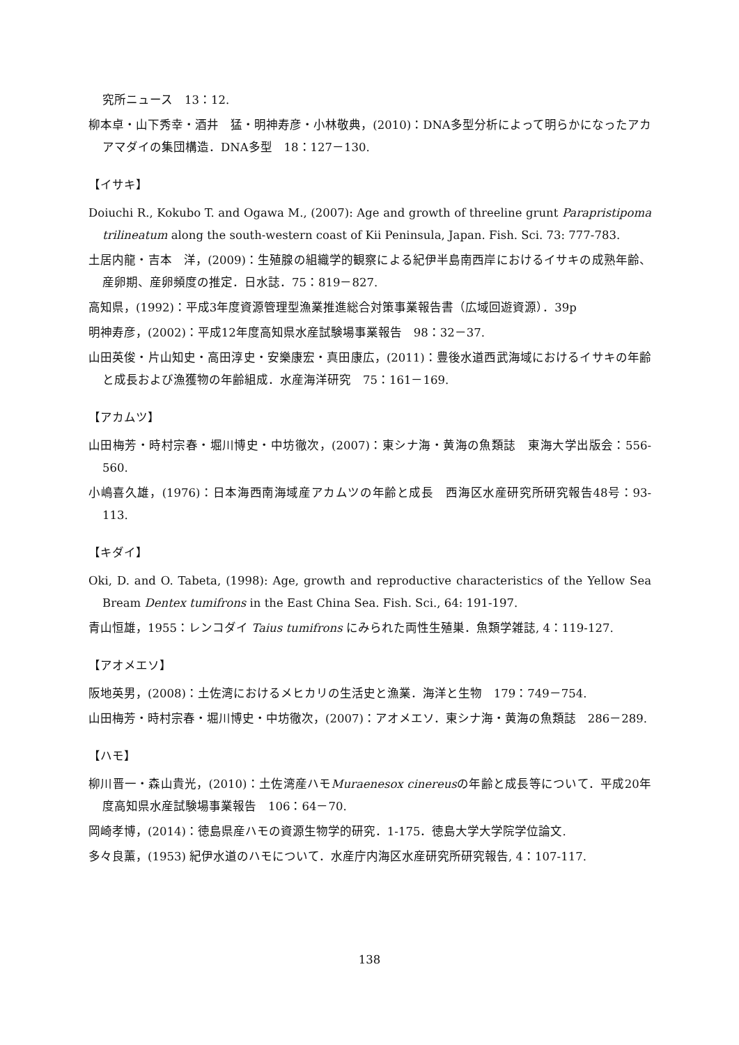究所ニュース　13：12.
柳本卓・山下秀幸・酒井　猛・明神寿彦・小林敬典，(2010)：DNA多型分析によって明らかになったアカアマダイの集団構造．DNA多型　18：127－130.
【イサキ】
Doiuchi R., Kokubo T. and Ogawa M., (2007): Age and growth of threeline grunt Parapristipoma trilineatum along the south-western coast of Kii Peninsula, Japan. Fish. Sci. 73: 777-783.
土居内龍・吉本　洋，(2009)：生殖腺の組織学的観察による紀伊半島南西岸におけるイサキの成熟年齢、産卵期、産卵頻度の推定．日水誌．75：819－827.
高知県，(1992)：平成3年度資源管理型漁業推進総合対策事業報告書（広域回遊資源）．39p
明神寿彦，(2002)：平成12年度高知県水産試験場事業報告　98：32－37.
山田英俊・片山知史・高田淳史・安樂康宏・真田康広，(2011)：豊後水道西武海域におけるイサキの年齢と成長および漁獲物の年齢組成．水産海洋研究　75：161－169.
【アカムツ】
山田梅芳・時村宗春・堀川博史・中坊徹次，(2007)：東シナ海・黄海の魚類誌　東海大学出版会：556-560.
小嶋喜久雄，(1976)：日本海西南海域産アカムツの年齢と成長　西海区水産研究所研究報告48号：93-113.
【キダイ】
Oki, D. and O. Tabeta, (1998): Age, growth and reproductive characteristics of the Yellow Sea Bream Dentex tumifrons in the East China Sea. Fish. Sci., 64: 191-197.
青山恒雄，1955：レンコダイ Taius tumifrons にみられた両性生殖巣．魚類学雑誌, 4：119-127.
【アオメエソ】
阪地英男，(2008)：土佐湾におけるメヒカリの生活史と漁業．海洋と生物　179：749－754.
山田梅芳・時村宗春・堀川博史・中坊徹次，(2007)：アオメエソ．東シナ海・黄海の魚類誌　286－289.
【ハモ】
柳川晋一・森山貴光，(2010)：土佐湾産ハモMuraenesox cinereusの年齢と成長等について．平成20年度高知県水産試験場事業報告　106：64－70.
岡崎孝博，(2014)：徳島県産ハモの資源生物学的研究．1-175．徳島大学大学院学位論文.
多々良薫，(1953) 紀伊水道のハモについて．水産庁内海区水産研究所研究報告, 4：107-117.
138